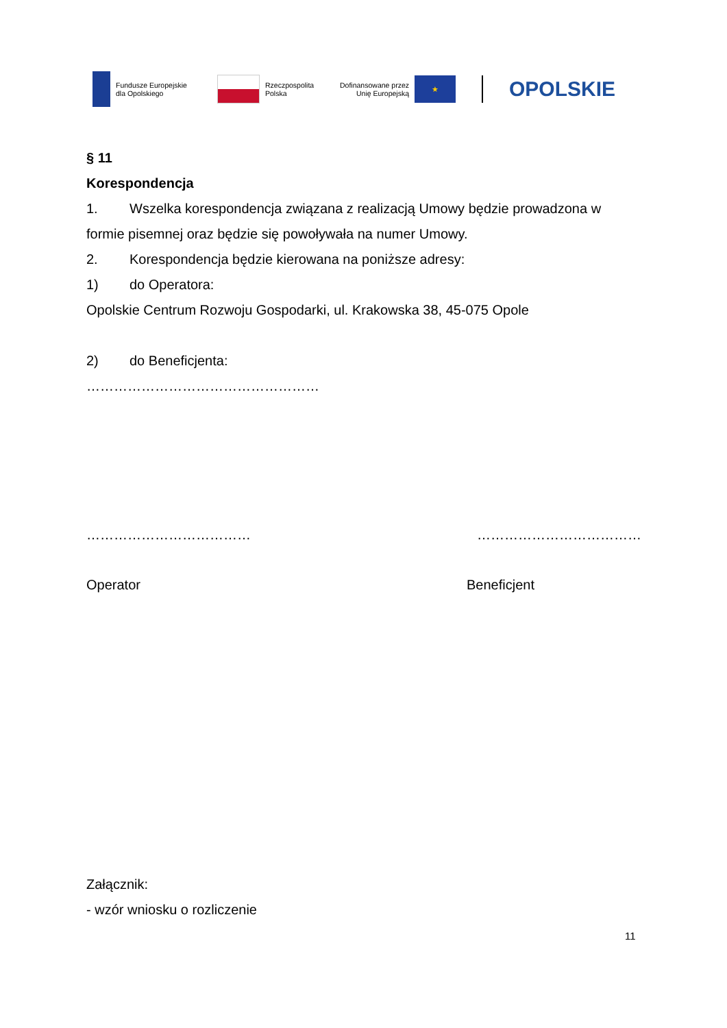Fundusze Europejskie
dla Opolskiego
Rzeczpospolita
Polska
Dofinansowane przez
Unię Europejską
★
OPOLSKIE
§ 11
Korespondencja
1. Wszelka korespondencja związana z realizacją Umowy będzie prowadzona w formie pisemnej oraz będzie się powoływała na numer Umowy.
2. Korespondencja będzie kierowana na poniższe adresy:
1) do Operatora:
Opolskie Centrum Rozwoju Gospodarki, ul. Krakowska 38, 45-075 Opole
2) do Beneficjenta:
……………………………………………
……………………………… ………………………………
Operator Beneficjent
Załącznik:
- wzór wniosku o rozliczenie
11